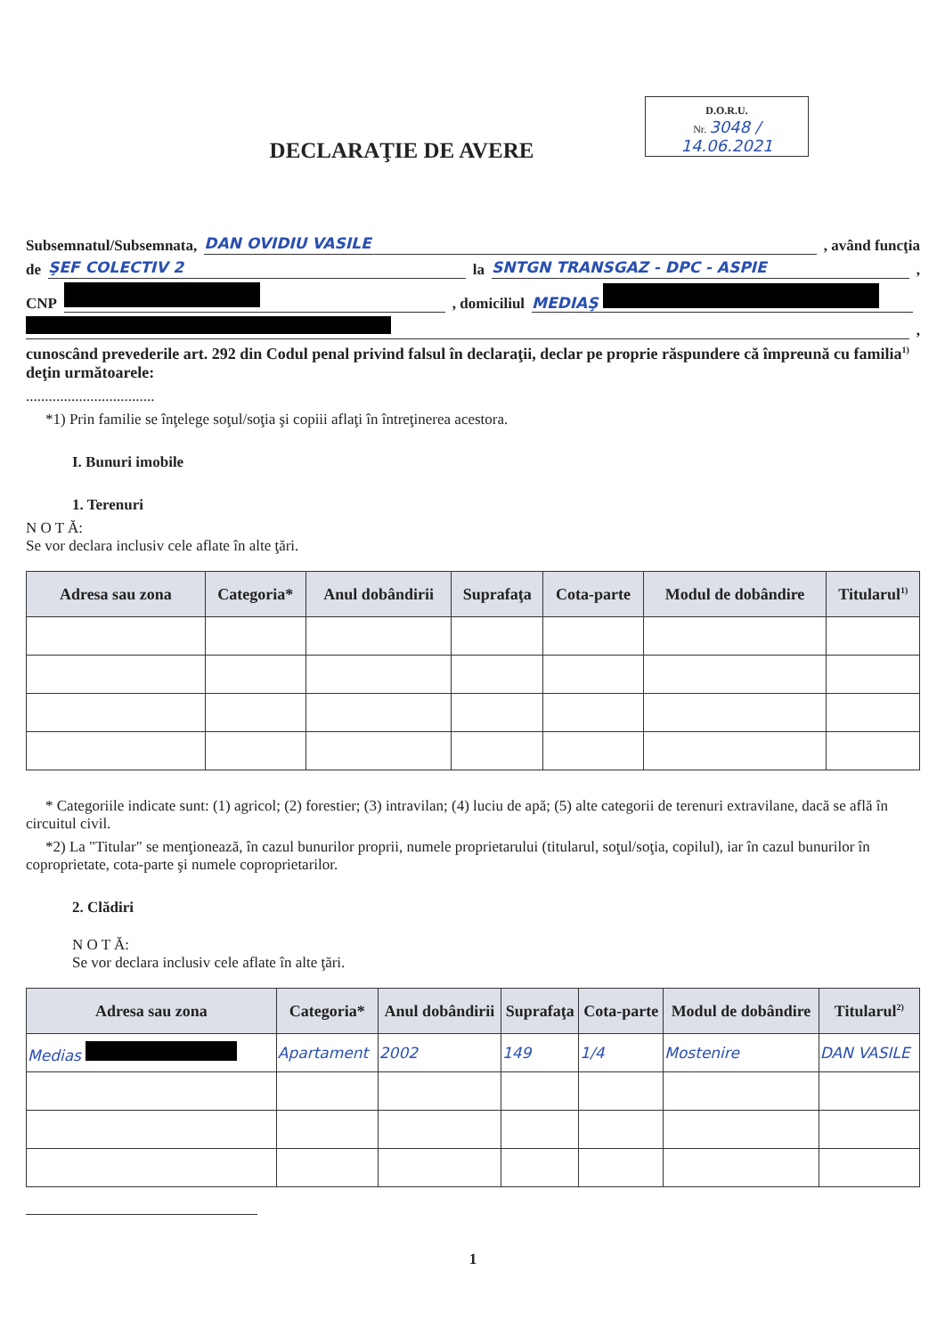D.O.R.U.
Nr. 3048 / 14.06.2021
DECLARAŢIE DE AVERE
Subsemnatul/Subsemnata, DAN OVIDIU VASILE , având funcţia
de ŞEF COLECTIV 2 la SNTGN TRANSGAZ - DPC - ASPIE ,
CNP , domiciliul MEDIAŞ
,
cunoscând prevederile art. 292 din Codul penal privind falsul în declaraţii, declar pe proprie răspundere că împreună cu familia<sup>1)</sup> deţin următoarele:
..................................
*1) Prin familie se înţelege soţul/soţia şi copiii aflaţi în întreţinerea acestora.
I. Bunuri imobile
1. Terenuri
N O T Ă:
Se vor declara inclusiv cele aflate în alte ţări.
| Adresa sau zona | Categoria* | Anul dobândirii | Suprafaţa | Cota-parte | Modul de dobândire | Titularul<sup>1)</sup> |
| --- | --- | --- | --- | --- | --- | --- |
* Categoriile indicate sunt: (1) agricol; (2) forestier; (3) intravilan; (4) luciu de apă; (5) alte categorii de terenuri extravilane, dacă se află în circuitul civil.
*2) La "Titular" se menţionează, în cazul bunurilor proprii, numele proprietarului (titularul, soţul/soţia, copilul), iar în cazul bunurilor în coproprietate, cota-parte şi numele coproprietarilor.
2. Clădiri
N O T Ă:
Se vor declara inclusiv cele aflate în alte ţări.
| Adresa sau zona | Categoria* | Anul dobândirii | Suprafaţa | Cota-parte | Modul de dobândire | Titularul<sup>2)</sup> |
| --- | --- | --- | --- | --- | --- | --- |
| Medias | Apartament | 2002 | 149 | 1/4 | Mostenire | DAN VASILE |
1